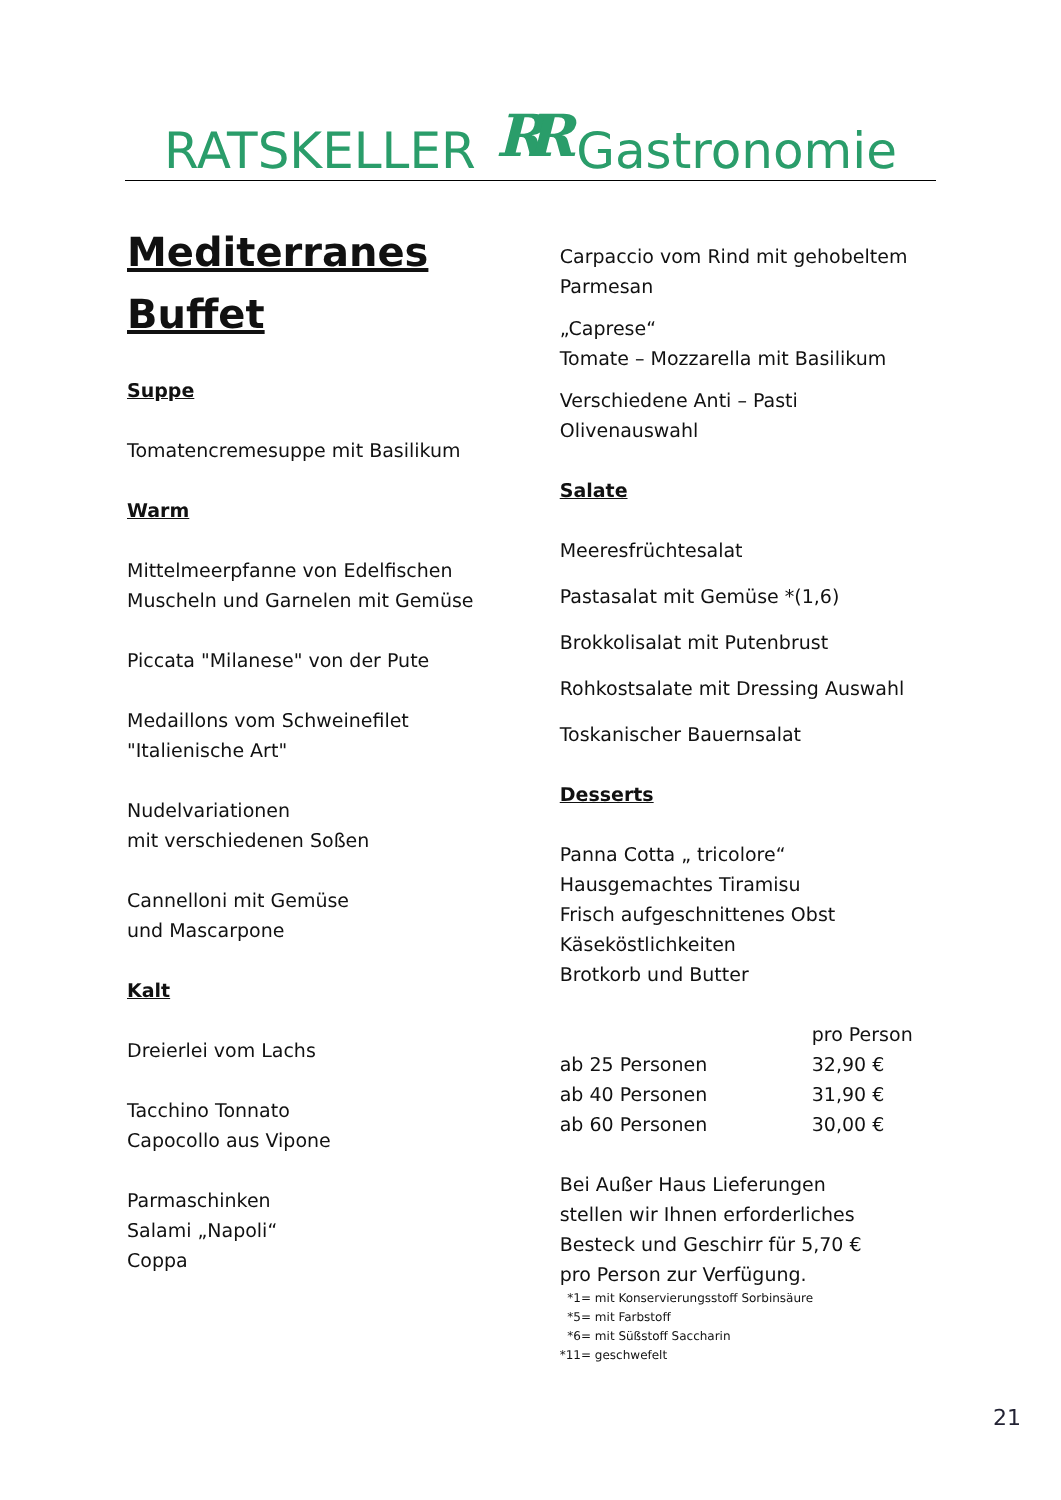RATSKELLER RR Gastronomie
Mediterranes
Buffet
Suppe
Tomatencremesuppe mit Basilikum
Warm
Mittelmeerpfanne von Edelfischen
Muscheln und Garnelen mit Gemüse
Piccata "Milanese" von der Pute
Medaillons vom Schweinefilet
"Italienische Art"
Nudelvariationen
mit verschiedenen Soßen
Cannelloni mit Gemüse
und Mascarpone
Kalt
Dreierlei vom Lachs
Tacchino Tonnato
Capocollo aus Vipone
Parmaschinken
Salami „Napoli“
Coppa
Carpaccio vom Rind mit gehobeltem Parmesan
„Caprese“
Tomate – Mozzarella mit Basilikum
Verschiedene Anti – Pasti
Olivenauswahl
Salate
Meeresfrüchtesalat
Pastasalat mit Gemüse *(1,6)
Brokkolisalat mit Putenbrust
Rohkostsalate mit Dressing Auswahl
Toskanischer Bauernsalat
Desserts
Panna Cotta „ tricolore“
Hausgemachtes Tiramisu
Frisch aufgeschnittenes Obst
Käseköstlichkeiten
Brotkorb und Butter
| | pro Person |
| ab 25 Personen | 32,90 € |
| ab 40 Personen | 31,90 € |
| ab 60 Personen | 30,00 € |
Bei Außer Haus Lieferungen
stellen wir Ihnen erforderliches
Besteck und Geschirr für 5,70 €
pro Person zur Verfügung.
*1= mit Konservierungsstoff Sorbinsäure
*5= mit Farbstoff
*6= mit Süßstoff Saccharin
*11= geschwefelt
21